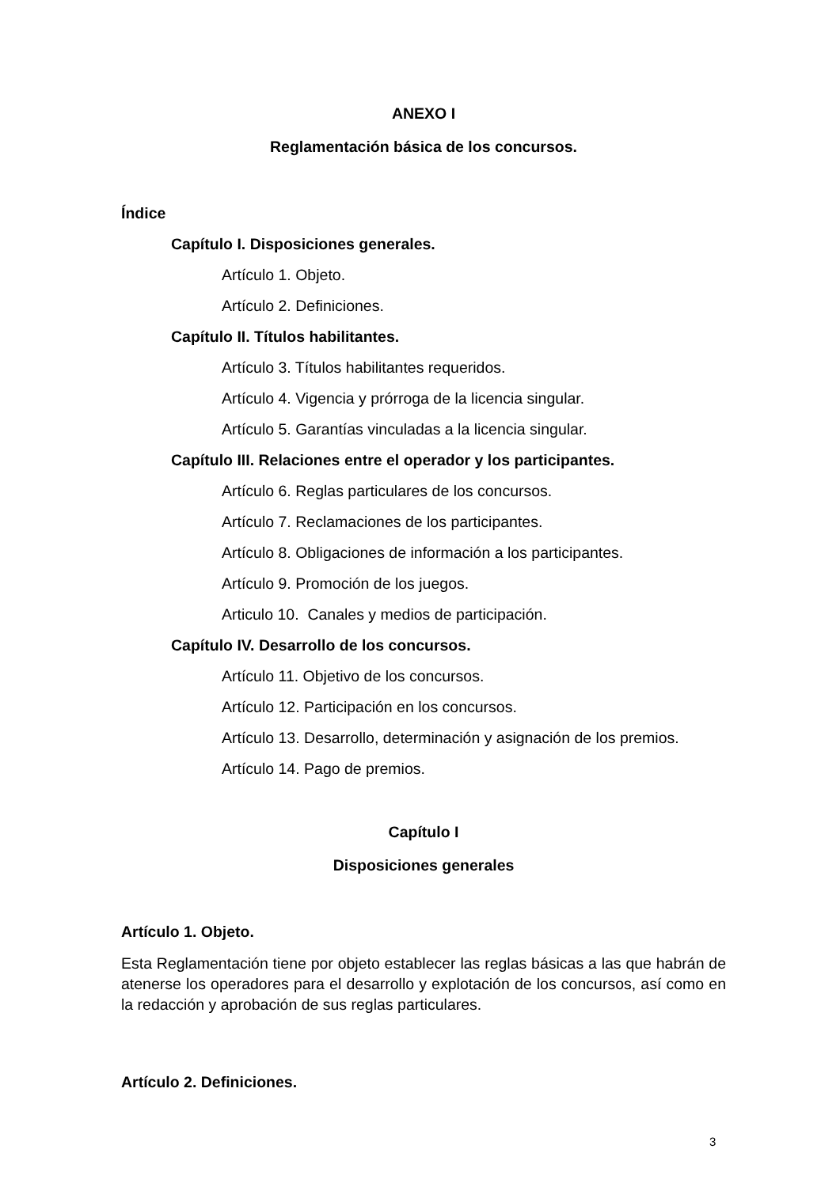ANEXO I
Reglamentación básica de los concursos.
Índice
Capítulo I. Disposiciones generales.
Artículo 1. Objeto.
Artículo 2. Definiciones.
Capítulo II. Títulos habilitantes.
Artículo 3. Títulos habilitantes requeridos.
Artículo 4. Vigencia y prórroga de la licencia singular.
Artículo 5. Garantías vinculadas a la licencia singular.
Capítulo III. Relaciones entre el operador y los participantes.
Artículo 6. Reglas particulares de los concursos.
Artículo 7. Reclamaciones de los participantes.
Artículo 8. Obligaciones de información a los participantes.
Artículo 9. Promoción de los juegos.
Articulo 10. Canales y medios de participación.
Capítulo IV. Desarrollo de los concursos.
Artículo 11. Objetivo de los concursos.
Artículo 12. Participación en los concursos.
Artículo 13. Desarrollo, determinación y asignación de los premios.
Artículo 14. Pago de premios.
Capítulo I
Disposiciones generales
Artículo 1. Objeto.
Esta Reglamentación tiene por objeto establecer las reglas básicas a las que habrán de atenerse los operadores para el desarrollo y explotación de los concursos, así como en la redacción y aprobación de sus reglas particulares.
Artículo 2. Definiciones.
3